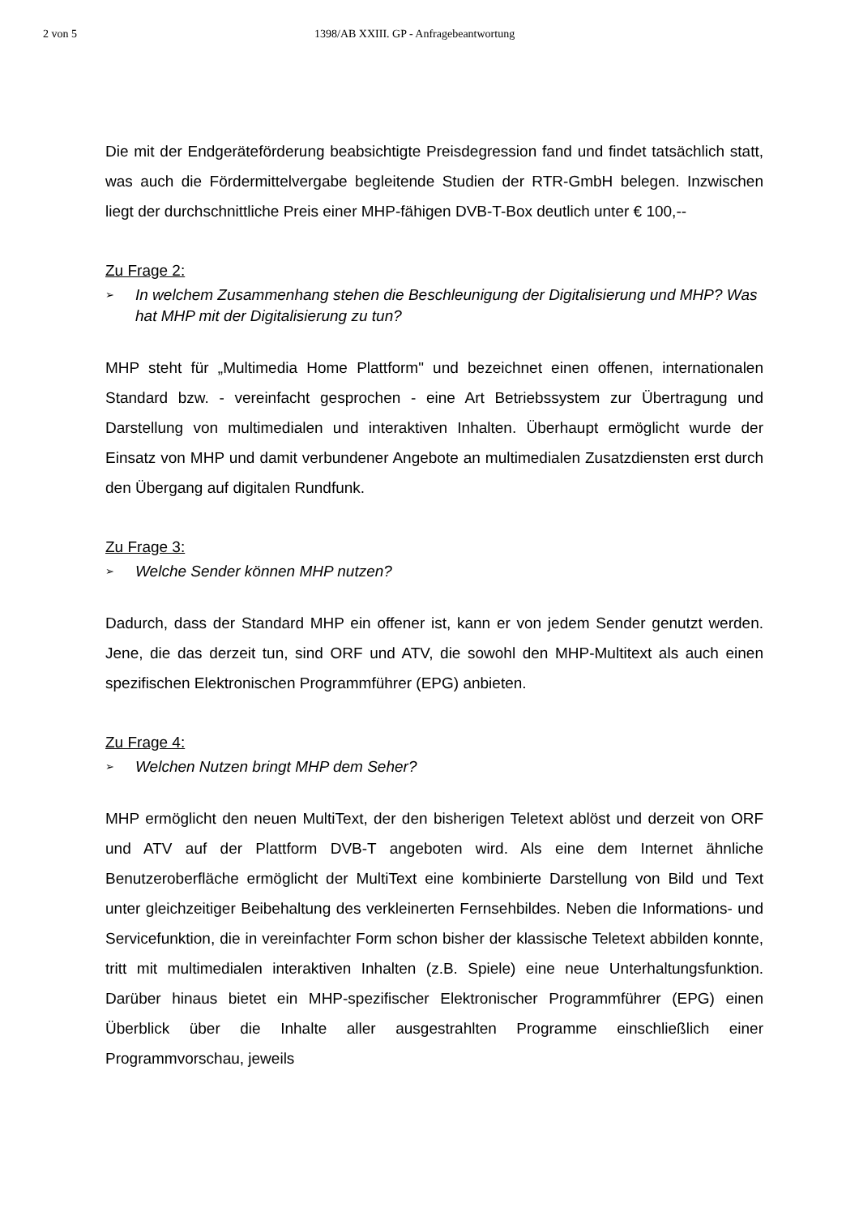2 von 5 1398/AB XXIII. GP - Anfragebeantwortung
Die mit der Endgeräteförderung beabsichtigte Preisdegression fand und findet tatsächlich statt, was auch die Fördermittelvergabe begleitende Studien der RTR-GmbH belegen. Inzwischen liegt der durchschnittliche Preis einer MHP-fähigen DVB-T-Box deutlich unter € 100,--
Zu Frage 2:
➢ In welchem Zusammenhang stehen die Beschleunigung der Digitalisierung und MHP? Was hat MHP mit der Digitalisierung zu tun?
MHP steht für „Multimedia Home Plattform" und bezeichnet einen offenen, internationalen Standard bzw. - vereinfacht gesprochen - eine Art Betriebssystem zur Übertragung und Darstellung von multimedialen und interaktiven Inhalten. Überhaupt ermöglicht wurde der Einsatz von MHP und damit verbundener Angebote an multimedialen Zusatzdiensten erst durch den Übergang auf digitalen Rundfunk.
Zu Frage 3:
➢ Welche Sender können MHP nutzen?
Dadurch, dass der Standard MHP ein offener ist, kann er von jedem Sender genutzt werden. Jene, die das derzeit tun, sind ORF und ATV, die sowohl den MHP-Multitext als auch einen spezifischen Elektronischen Programmführer (EPG) anbieten.
Zu Frage 4:
➢ Welchen Nutzen bringt MHP dem Seher?
MHP ermöglicht den neuen MultiText, der den bisherigen Teletext ablöst und derzeit von ORF und ATV auf der Plattform DVB-T angeboten wird. Als eine dem Internet ähnliche Benutzeroberfläche ermöglicht der MultiText eine kombinierte Darstellung von Bild und Text unter gleichzeitiger Beibehaltung des verkleinerten Fernsehbildes. Neben die Informations- und Servicefunktion, die in vereinfachter Form schon bisher der klassische Teletext abbilden konnte, tritt mit multimedialen interaktiven Inhalten (z.B. Spiele) eine neue Unterhaltungsfunktion. Darüber hinaus bietet ein MHP-spezifischer Elektronischer Programmführer (EPG) einen Überblick über die Inhalte aller ausgestrahlten Programme einschließlich einer Programmvorschau, jeweils